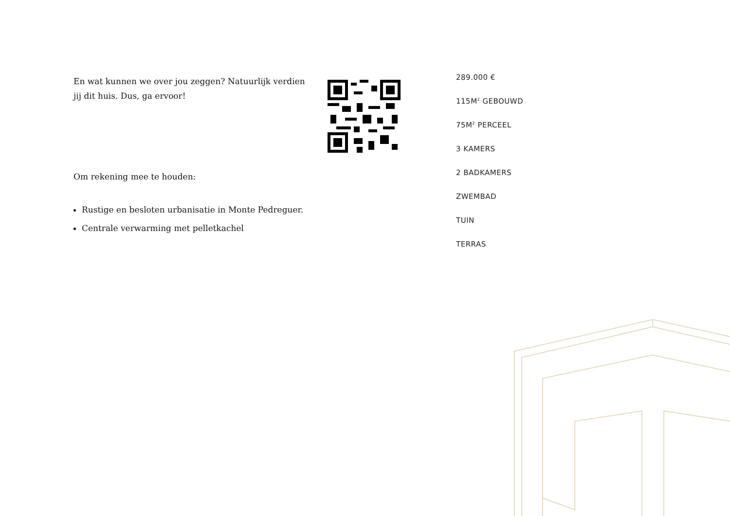En wat kunnen we over jou zeggen? Natuurlijk verdien jij dit huis. Dus, ga ervoor!
Om rekening mee te houden:
Rustige en besloten urbanisatie in Monte Pedreguer.
Centrale verwarming met pelletkachel
289.000 €
115M<sup>2</sup> GEBOUWD
75M<sup>2</sup> PERCEEL
3 KAMERS
2 BADKAMERS
ZWEMBAD
TUIN
TERRAS